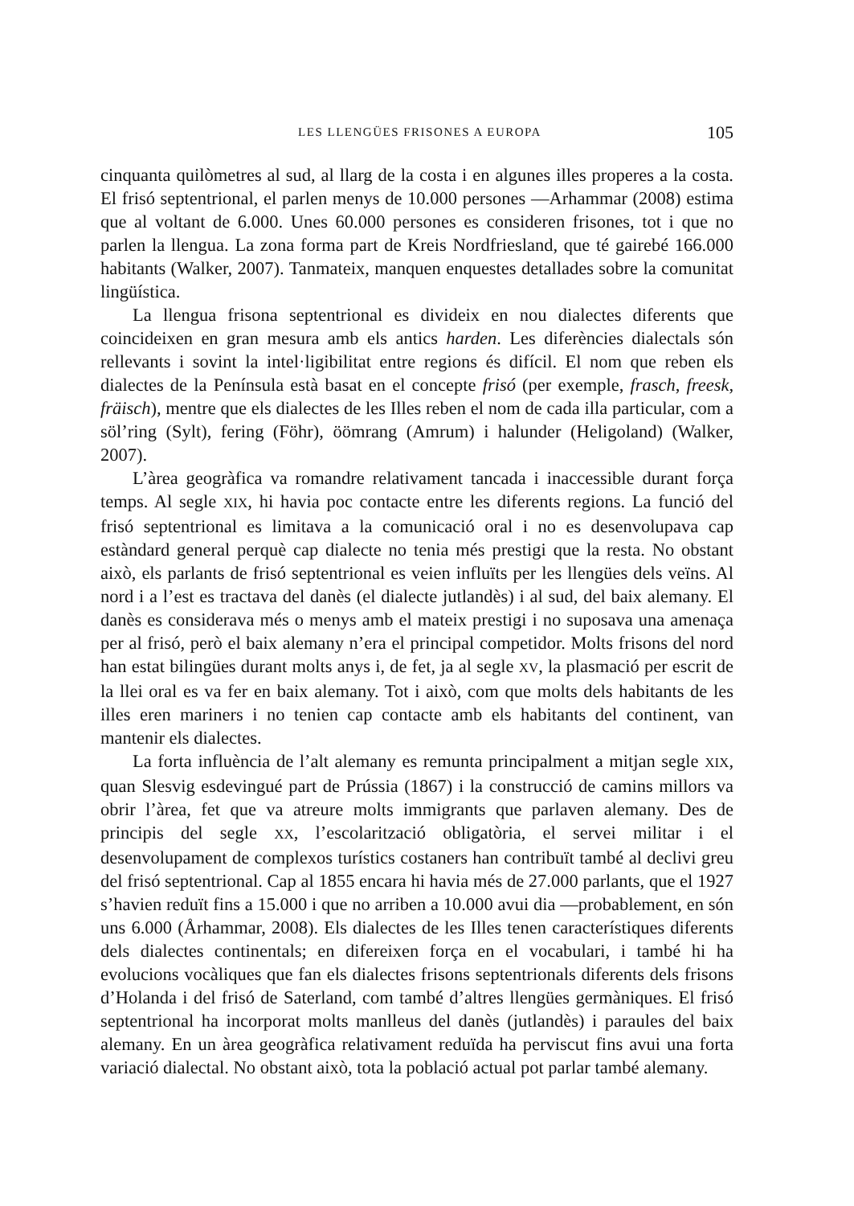LES LLENGÜES FRISONES A EUROPA 105
cinquanta quilòmetres al sud, al llarg de la costa i en algunes illes properes a la costa. El frisó septentrional, el parlen menys de 10.000 persones —Arhammar (2008) estima que al voltant de 6.000. Unes 60.000 persones es consideren frisones, tot i que no parlen la llengua. La zona forma part de Kreis Nordfriesland, que té gairebé 166.000 habitants (Walker, 2007). Tanmateix, manquen enquestes detallades sobre la comunitat lingüística.
La llengua frisona septentrional es divideix en nou dialectes diferents que coincideixen en gran mesura amb els antics harden. Les diferències dialectals són rellevants i sovint la intel·ligibilitat entre regions és difícil. El nom que reben els dialectes de la Península està basat en el concepte frisó (per exemple, frasch, freesk, fräisch), mentre que els dialectes de les Illes reben el nom de cada illa particular, com a söl’ring (Sylt), fering (Föhr), öömrang (Amrum) i halunder (Heligoland) (Walker, 2007).
L’àrea geogràfica va romandre relativament tancada i inaccessible durant força temps. Al segle XIX, hi havia poc contacte entre les diferents regions. La funció del frisó septentrional es limitava a la comunicació oral i no es desenvolupava cap estàndard general perquè cap dialecte no tenia més prestigi que la resta. No obstant això, els parlants de frisó septentrional es veien influïts per les llengües dels veïns. Al nord i a l’est es tractava del danès (el dialecte jutlandès) i al sud, del baix alemany. El danès es considerava més o menys amb el mateix prestigi i no suposava una amenaça per al frisó, però el baix alemany n’era el principal competidor. Molts frisons del nord han estat bilingües durant molts anys i, de fet, ja al segle XV, la plasmació per escrit de la llei oral es va fer en baix alemany. Tot i això, com que molts dels habitants de les illes eren mariners i no tenien cap contacte amb els habitants del continent, van mantenir els dialectes.
La forta influència de l’alt alemany es remunta principalment a mitjan segle XIX, quan Slesvig esdevingué part de Prússia (1867) i la construcció de camins millors va obrir l’àrea, fet que va atreure molts immigrants que parlaven alemany. Des de principis del segle XX, l’escolarització obligatòria, el servei militar i el desenvolupament de complexos turístics costaners han contribuït també al declivi greu del frisó septentrional. Cap al 1855 encara hi havia més de 27.000 parlants, que el 1927 s’havien reduït fins a 15.000 i que no arriben a 10.000 avui dia —probablement, en són uns 6.000 (Århammar, 2008). Els dialectes de les Illes tenen característiques diferents dels dialectes continentals; en difereixen força en el vocabulari, i també hi ha evolucions vocàliques que fan els dialectes frisons septentrionals diferents dels frisons d’Holanda i del frisó de Saterland, com també d’altres llengües germàniques. El frisó septentrional ha incorporat molts manlleus del danès (jutlandès) i paraules del baix alemany. En un àrea geogràfica relativament reduïda ha perviscut fins avui una forta variació dialectal. No obstant això, tota la població actual pot parlar també alemany.